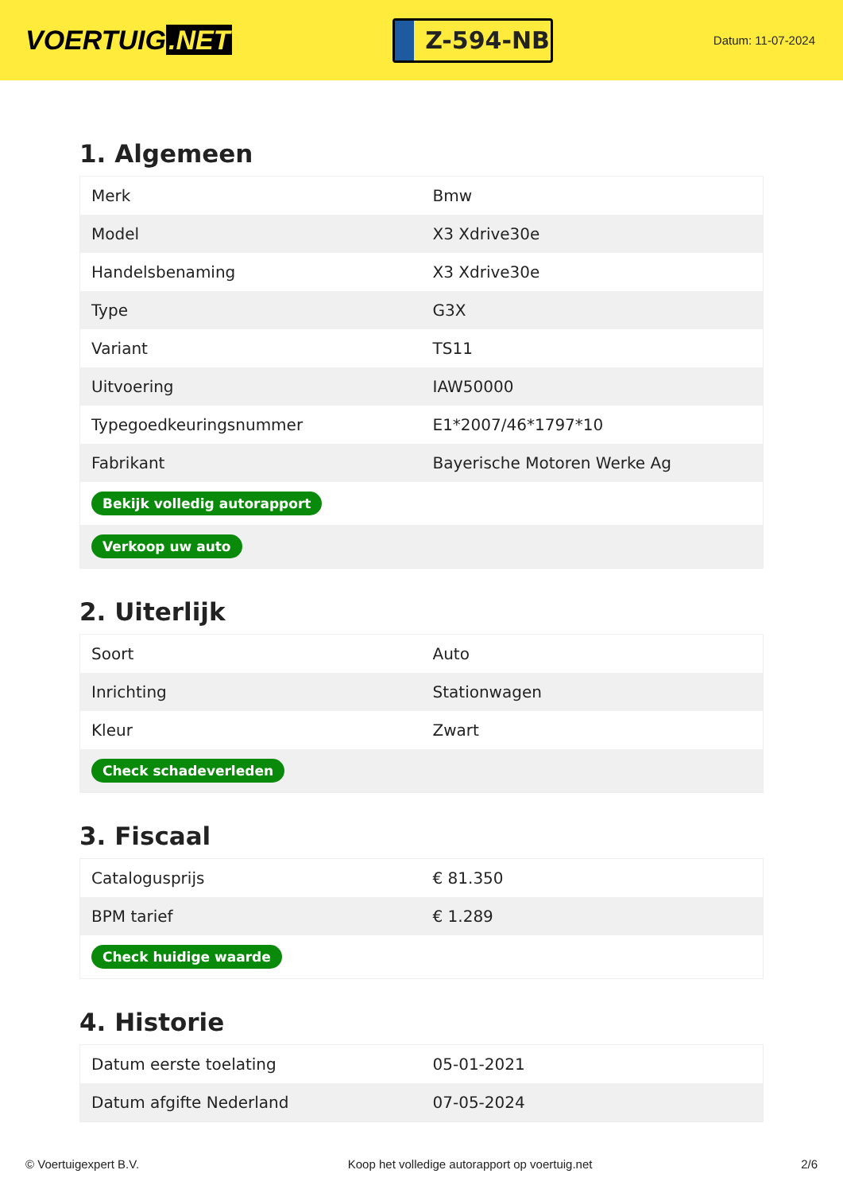VOERTUIG.NET
Z-594-NB
Datum: 11-07-2024
1. Algemeen
| Merk | Bmw |
| Model | X3 Xdrive30e |
| Handelsbenaming | X3 Xdrive30e |
| Type | G3X |
| Variant | TS11 |
| Uitvoering | IAW50000 |
| Typegoedkeuringsnummer | E1*2007/46*1797*10 |
| Fabrikant | Bayerische Motoren Werke Ag |
| Bekijk volledig autorapport | |
| Verkoop uw auto | |
2. Uiterlijk
| Soort | Auto |
| Inrichting | Stationwagen |
| Kleur | Zwart |
| Check schadeverleden | |
3. Fiscaal
| Catalogusprijs | € 81.350 |
| BPM tarief | € 1.289 |
| Check huidige waarde | |
4. Historie
| Datum eerste toelating | 05-01-2021 |
| Datum afgifte Nederland | 07-05-2024 |
© Voertuigexpert B.V. Koop het volledige autorapport op voertuig.net 2/6